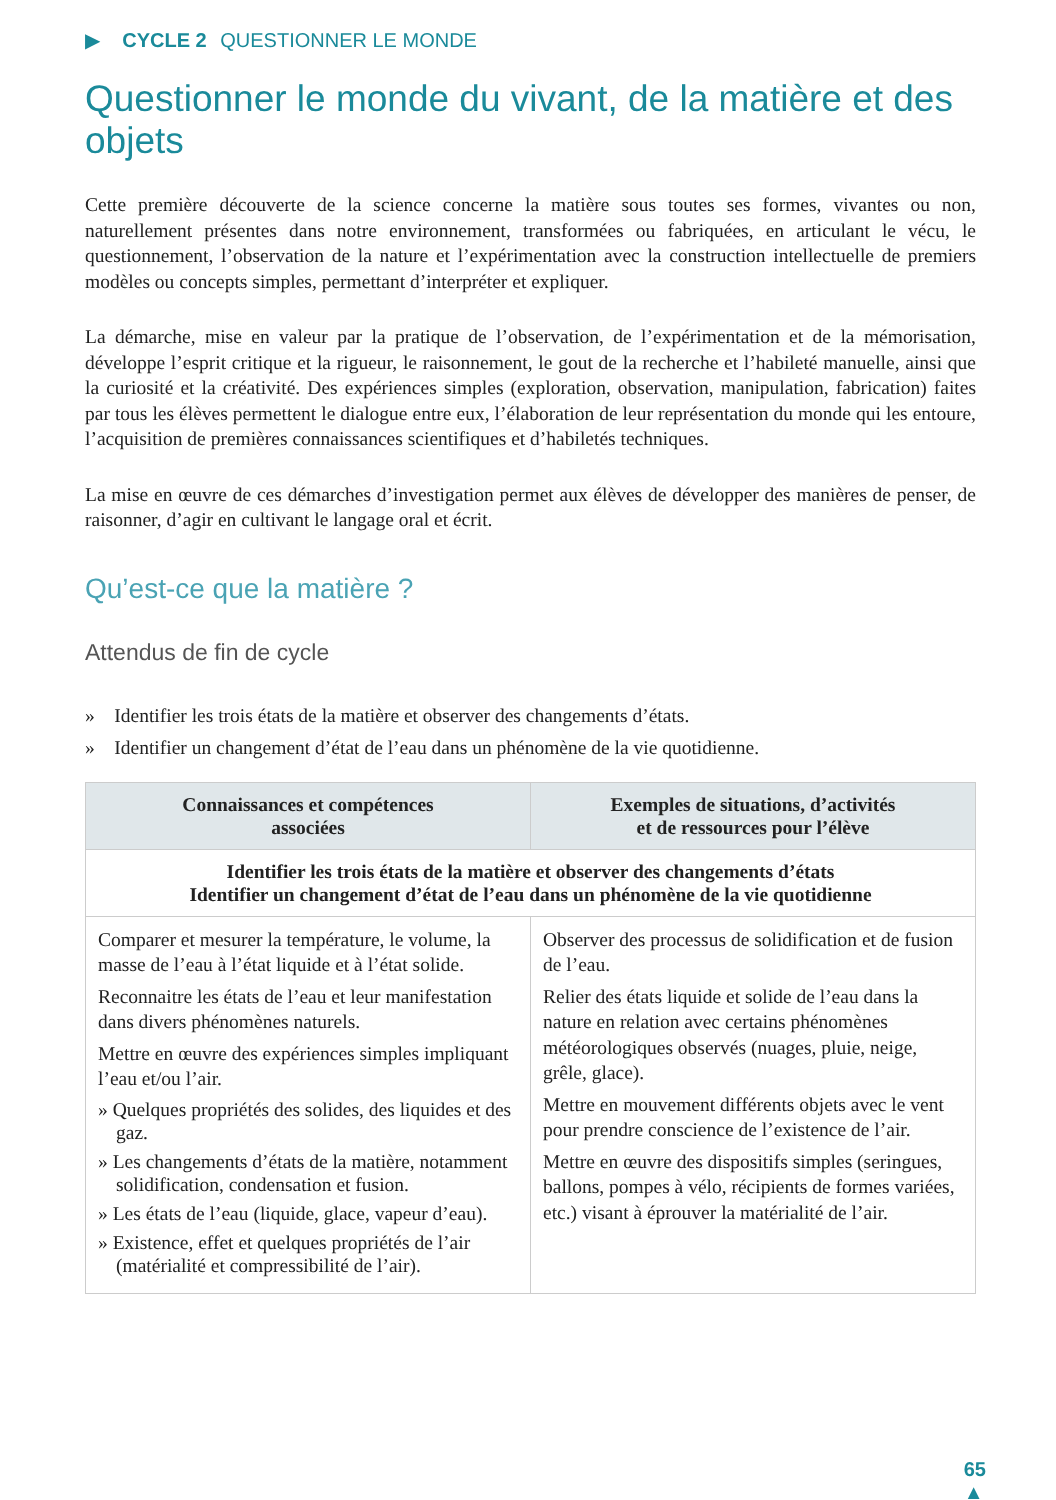▶ CYCLE 2 QUESTIONNER LE MONDE
Questionner le monde du vivant, de la matière et des objets
Cette première découverte de la science concerne la matière sous toutes ses formes, vivantes ou non, naturellement présentes dans notre environnement, transformées ou fabriquées, en articulant le vécu, le questionnement, l’observation de la nature et l’expérimentation avec la construction intellectuelle de premiers modèles ou concepts simples, permettant d’interpréter et expliquer.
La démarche, mise en valeur par la pratique de l’observation, de l’expérimentation et de la mémorisation, développe l’esprit critique et la rigueur, le raisonnement, le gout de la recherche et l’habileté manuelle, ainsi que la curiosité et la créativité. Des expériences simples (exploration, observation, manipulation, fabrication) faites par tous les élèves permettent le dialogue entre eux, l’élaboration de leur représentation du monde qui les entoure, l’acquisition de premières connaissances scientifiques et d’habiletés techniques.
La mise en œuvre de ces démarches d’investigation permet aux élèves de développer des manières de penser, de raisonner, d’agir en cultivant le langage oral et écrit.
Qu’est-ce que la matière ?
Attendus de fin de cycle
» Identifier les trois états de la matière et observer des changements d’états.
» Identifier un changement d’état de l’eau dans un phénomène de la vie quotidienne.
| Connaissances et compétences associées | Exemples de situations, d’activités et de ressources pour l’élève |
| --- | --- |
| Identifier les trois états de la matière et observer des changements d’états Identifier un changement d’état de l’eau dans un phénomène de la vie quotidienne | |
| Comparer et mesurer la température, le volume, la masse de l’eau à l’état liquide et à l’état solide. Reconnaitre les états de l’eau et leur manifestation dans divers phénomènes naturels. Mettre en œuvre des expériences simples impliquant l’eau et/ou l’air. » Quelques propriétés des solides, des liquides et des gaz. » Les changements d’états de la matière, notamment solidification, condensation et fusion. » Les états de l’eau (liquide, glace, vapeur d’eau). » Existence, effet et quelques propriétés de l’air (matérialité et compressibilité de l’air). | Observer des processus de solidification et de fusion de l’eau. Relier des états liquide et solide de l’eau dans la nature en relation avec certains phénomènes météorologiques observés (nuages, pluie, neige, grêle, glace). Mettre en mouvement différents objets avec le vent pour prendre conscience de l’existence de l’air. Mettre en œuvre des dispositifs simples (seringues, ballons, pompes à vélo, récipients de formes variées, etc.) visant à éprouver la matérialité de l’air. |
65
▲